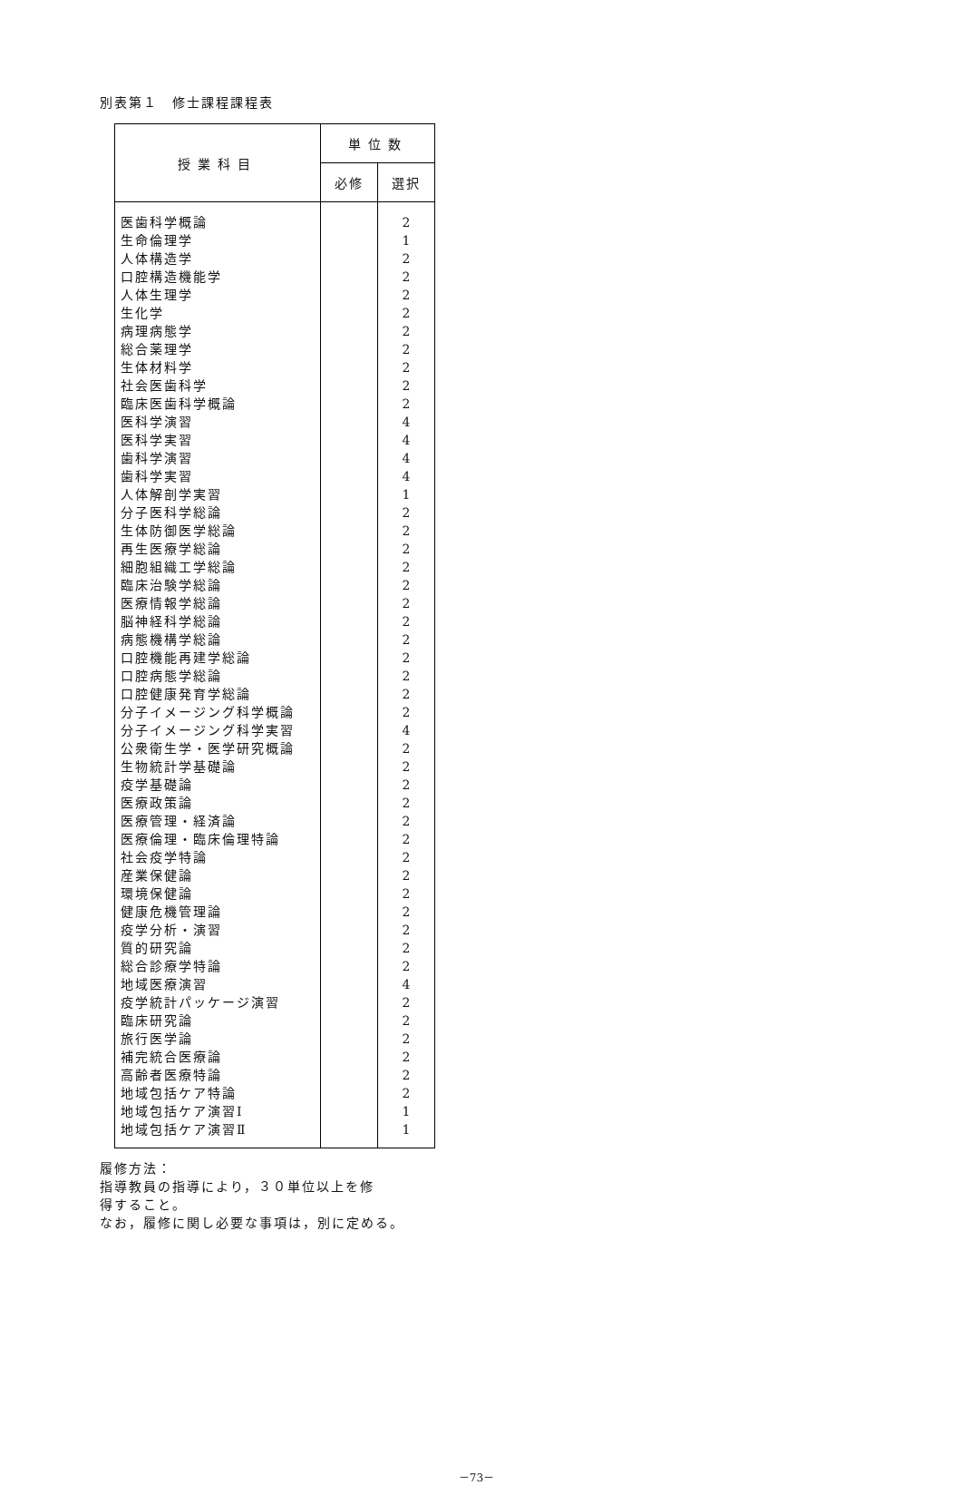別表第１　修士課程課程表
| 授業科目 | 単位数 | |
| --- | --- | --- |
| | 必修 | 選択 |
| 医歯科学概論 生命倫理学 人体構造学 口腔構造機能学 人体生理学 生化学 病理病態学 総合薬理学 生体材料学 社会医歯科学 臨床医歯科学概論 医科学演習 医科学実習 歯科学演習 歯科学実習 人体解剖学実習 分子医科学総論 生体防御医学総論 再生医療学総論 細胞組織工学総論 臨床治験学総論 医療情報学総論 脳神経科学総論 病態機構学総論 口腔機能再建学総論 口腔病態学総論 口腔健康発育学総論 分子イメージング科学概論 分子イメージング科学実習 公衆衛生学・医学研究概論 生物統計学基礎論 疫学基礎論 医療政策論 医療管理・経済論 医療倫理・臨床倫理特論 社会疫学特論 産業保健論 環境保健論 健康危機管理論 疫学分析・演習 質的研究論 総合診療学特論 地域医療演習 疫学統計パッケージ演習 臨床研究論 旅行医学論 補完統合医療論 高齢者医療特論 地域包括ケア特論 地域包括ケア演習Ⅰ 地域包括ケア演習Ⅱ | | 2 1 2 2 2 2 2 2 2 2 2 4 4 4 4 1 2 2 2 2 2 2 2 2 2 2 2 2 4 2 2 2 2 2 2 2 2 2 2 2 2 2 4 2 2 2 2 2 2 1 1 |
履修方法：
指導教員の指導により，３０単位以上を修
得すること。
なお，履修に関し必要な事項は，別に定める。
－73－